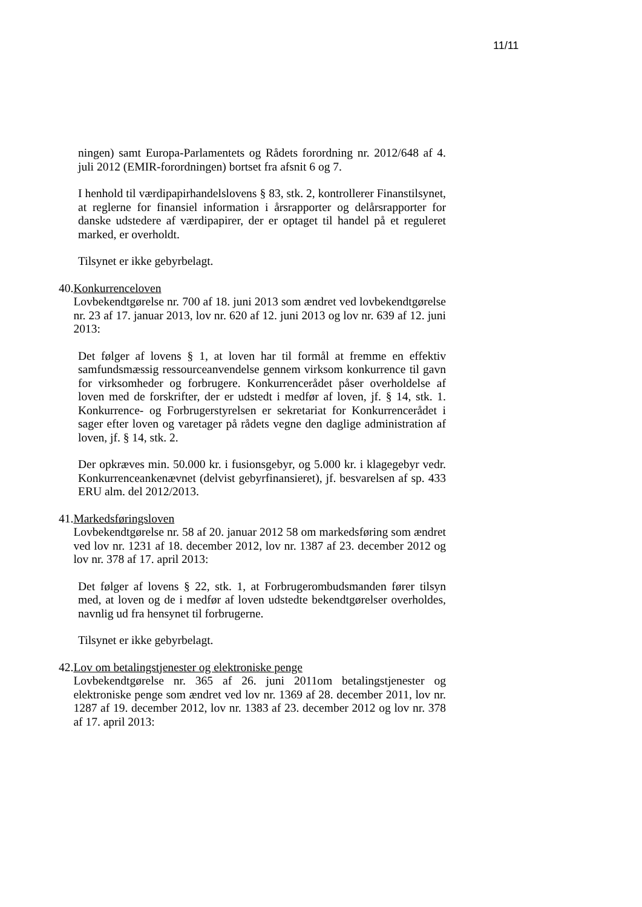11/11
ningen) samt Europa-Parlamentets og Rådets forordning nr. 2012/648 af 4. juli 2012 (EMIR-forordningen) bortset fra afsnit 6 og 7.
I henhold til værdipapirhandelslovens § 83, stk. 2, kontrollerer Finanstilsynet, at reglerne for finansiel information i årsrapporter og delårsrapporter for danske udstedere af værdipapirer, der er optaget til handel på et reguleret marked, er overholdt.
Tilsynet er ikke gebyrbelagt.
40.
Konkurrenceloven
Lovbekendtgørelse nr. 700 af 18. juni 2013 som ændret ved lovbekendtgørelse nr. 23 af 17. januar 2013, lov nr. 620 af 12. juni 2013 og lov nr. 639 af 12. juni 2013:
Det følger af lovens § 1, at loven har til formål at fremme en effektiv samfundsmæssig ressourceanvendelse gennem virksom konkurrence til gavn for virksomheder og forbrugere. Konkurrencerådet påser overholdelse af loven med de forskrifter, der er udstedt i medfør af loven, jf. § 14, stk. 1. Konkurrence- og Forbrugerstyrelsen er sekretariat for Konkurrencerådet i sager efter loven og varetager på rådets vegne den daglige administration af loven, jf. § 14, stk. 2.
Der opkræves min. 50.000 kr. i fusionsgebyr, og 5.000 kr. i klagegebyr vedr. Konkurrenceankenævnet (delvist gebyrfinansieret), jf. besvarelsen af sp. 433 ERU alm. del 2012/2013.
41.
Markedsføringsloven
Lovbekendtgørelse nr. 58 af 20. januar 2012 58 om markedsføring som ændret ved lov nr. 1231 af 18. december 2012, lov nr. 1387 af 23. december 2012 og lov nr. 378 af 17. april 2013:
Det følger af lovens § 22, stk. 1, at Forbrugerombudsmanden fører tilsyn med, at loven og de i medfør af loven udstedte bekendtgørelser overholdes, navnlig ud fra hensynet til forbrugerne.
Tilsynet er ikke gebyrbelagt.
42.
Lov om betalingstjenester og elektroniske penge
Lovbekendtgørelse nr. 365 af 26. juni 2011om betalingstjenester og elektroniske penge som ændret ved lov nr. 1369 af 28. december 2011, lov nr. 1287 af 19. december 2012, lov nr. 1383 af 23. december 2012 og lov nr. 378 af 17. april 2013: